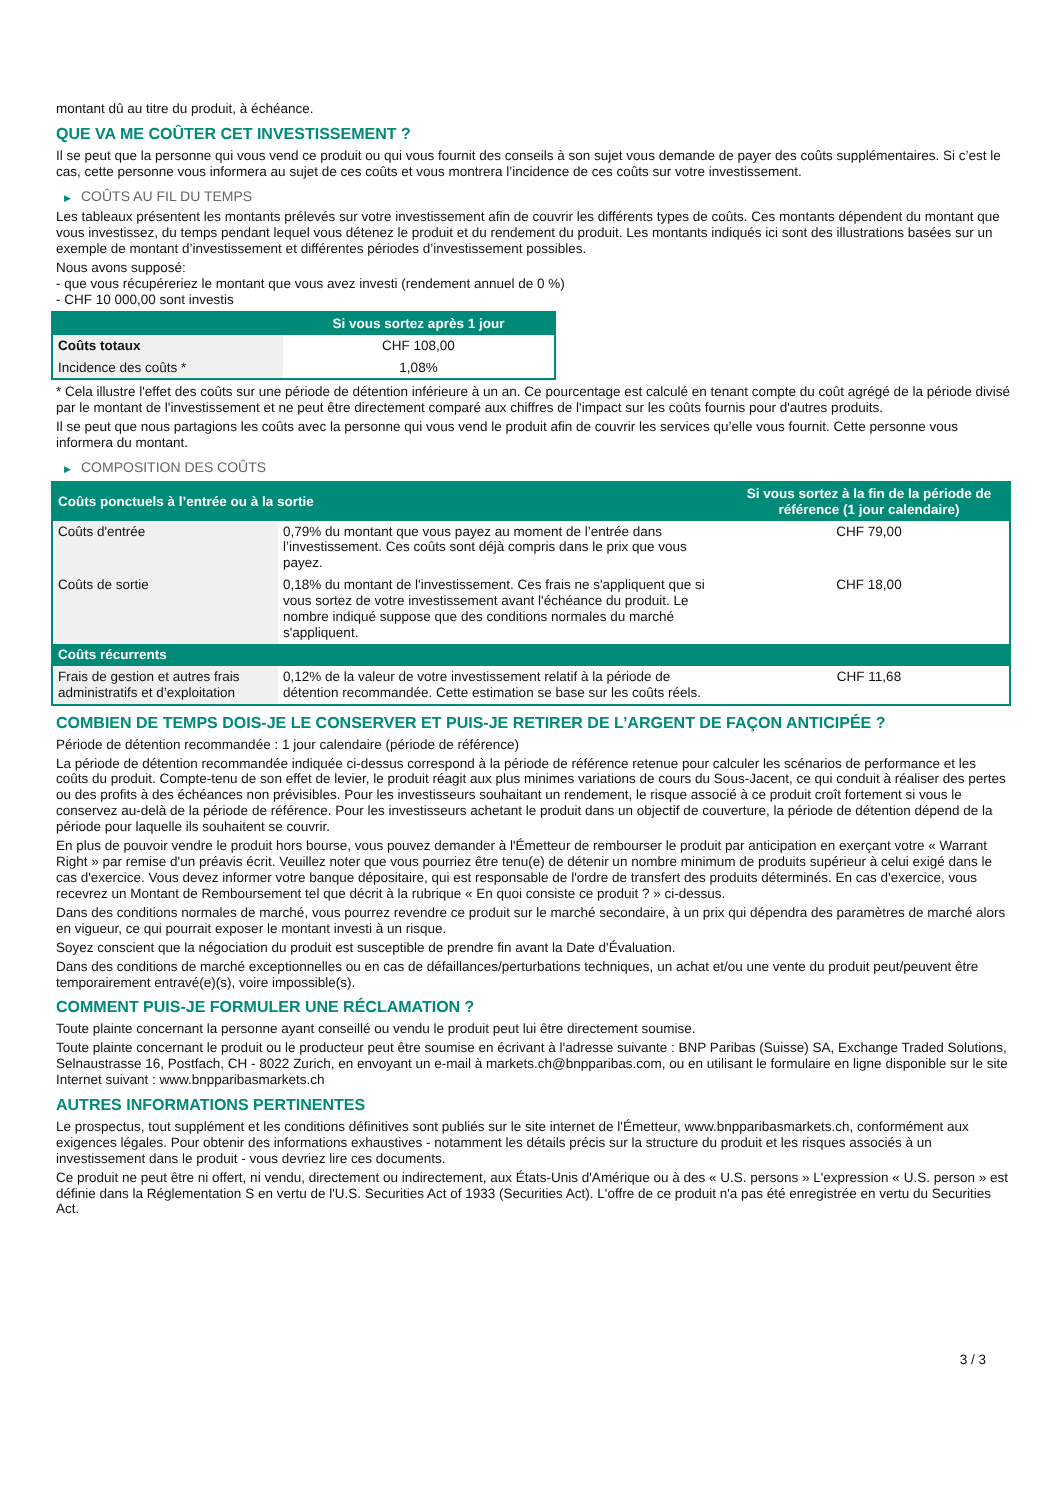montant dû au titre du produit, à échéance.
QUE VA ME COÛTER CET INVESTISSEMENT ?
Il se peut que la personne qui vous vend ce produit ou qui vous fournit des conseils à son sujet vous demande de payer des coûts supplémentaires. Si c’est le cas, cette personne vous informera au sujet de ces coûts et vous montrera l’incidence de ces coûts sur votre investissement.
▶ COÛTS AU FIL DU TEMPS
Les tableaux présentent les montants prélevés sur votre investissement afin de couvrir les différents types de coûts. Ces montants dépendent du montant que vous investissez, du temps pendant lequel vous détenez le produit et du rendement du produit. Les montants indiqués ici sont des illustrations basées sur un exemple de montant d’investissement et différentes périodes d’investissement possibles.
Nous avons supposé:
- que vous récupéreriez le montant que vous avez investi (rendement annuel de 0 %)
- CHF 10 000,00 sont investis
| | Si vous sortez après 1 jour |
| --- | --- |
| Coûts totaux | CHF 108,00 |
| Incidence des coûts * | 1,08% |
* Cela illustre l'effet des coûts sur une période de détention inférieure à un an. Ce pourcentage est calculé en tenant compte du coût agrégé de la période divisé par le montant de l'investissement et ne peut être directement comparé aux chiffres de l'impact sur les coûts fournis pour d'autres produits.
Il se peut que nous partagions les coûts avec la personne qui vous vend le produit afin de couvrir les services qu’elle vous fournit. Cette personne vous informera du montant.
▶ COMPOSITION DES COÛTS
| Coûts ponctuels à l’entrée ou à la sortie | | Si vous sortez à la fin de la période de référence (1 jour calendaire) |
| --- | --- | --- |
| Coûts d'entrée | 0,79% du montant que vous payez au moment de l’entrée dans l’investissement. Ces coûts sont déjà compris dans le prix que vous payez. | CHF 79,00 |
| Coûts de sortie | 0,18% du montant de l'investissement. Ces frais ne s'appliquent que si vous sortez de votre investissement avant l'échéance du produit. Le nombre indiqué suppose que des conditions normales du marché s'appliquent. | CHF 18,00 |
| Coûts récurrents | | |
| Frais de gestion et autres frais administratifs et d’exploitation | 0,12% de la valeur de votre investissement relatif à la période de détention recommandée. Cette estimation se base sur les coûts réels. | CHF 11,68 |
COMBIEN DE TEMPS DOIS-JE LE CONSERVER ET PUIS-JE RETIRER DE L’ARGENT DE FAÇON ANTICIPÉE ?
Période de détention recommandée : 1 jour calendaire (période de référence)
La période de détention recommandée indiquée ci-dessus correspond à la période de référence retenue pour calculer les scénarios de performance et les coûts du produit. Compte-tenu de son effet de levier, le produit réagit aux plus minimes variations de cours du Sous-Jacent, ce qui conduit à réaliser des pertes ou des profits à des échéances non prévisibles. Pour les investisseurs souhaitant un rendement, le risque associé à ce produit croît fortement si vous le conservez au-delà de la période de référence. Pour les investisseurs achetant le produit dans un objectif de couverture, la période de détention dépend de la période pour laquelle ils souhaitent se couvrir.
En plus de pouvoir vendre le produit hors bourse, vous pouvez demander à l'Émetteur de rembourser le produit par anticipation en exerçant votre « Warrant Right » par remise d'un préavis écrit. Veuillez noter que vous pourriez être tenu(e) de détenir un nombre minimum de produits supérieur à celui exigé dans le cas d'exercice. Vous devez informer votre banque dépositaire, qui est responsable de l'ordre de transfert des produits déterminés. En cas d'exercice, vous recevrez un Montant de Remboursement tel que décrit à la rubrique « En quoi consiste ce produit ? » ci-dessus.
Dans des conditions normales de marché, vous pourrez revendre ce produit sur le marché secondaire, à un prix qui dépendra des paramètres de marché alors en vigueur, ce qui pourrait exposer le montant investi à un risque.
Soyez conscient que la négociation du produit est susceptible de prendre fin avant la Date d'Évaluation.
Dans des conditions de marché exceptionnelles ou en cas de défaillances/perturbations techniques, un achat et/ou une vente du produit peut/peuvent être temporairement entravé(e)(s), voire impossible(s).
COMMENT PUIS-JE FORMULER UNE RÉCLAMATION ?
Toute plainte concernant la personne ayant conseillé ou vendu le produit peut lui être directement soumise.
Toute plainte concernant le produit ou le producteur peut être soumise en écrivant à l'adresse suivante : BNP Paribas (Suisse) SA, Exchange Traded Solutions, Selnaustrasse 16, Postfach, CH - 8022 Zurich, en envoyant un e-mail à markets.ch@bnpparibas.com, ou en utilisant le formulaire en ligne disponible sur le site Internet suivant : www.bnpparibasmarkets.ch
AUTRES INFORMATIONS PERTINENTES
Le prospectus, tout supplément et les conditions définitives sont publiés sur le site internet de l'Émetteur, www.bnpparibasmarkets.ch, conformément aux exigences légales. Pour obtenir des informations exhaustives - notamment les détails précis sur la structure du produit et les risques associés à un investissement dans le produit - vous devriez lire ces documents.
Ce produit ne peut être ni offert, ni vendu, directement ou indirectement, aux États-Unis d'Amérique ou à des « U.S. persons » L'expression « U.S. person » est définie dans la Réglementation S en vertu de l'U.S. Securities Act of 1933 (Securities Act). L'offre de ce produit n'a pas été enregistrée en vertu du Securities Act.
3 / 3